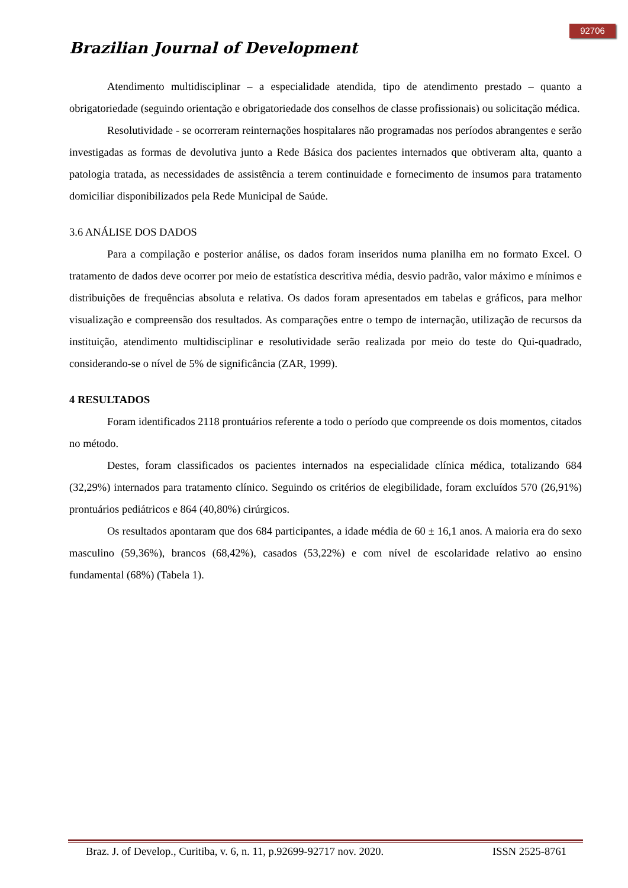92706
Brazilian Journal of Development
Atendimento multidisciplinar – a especialidade atendida, tipo de atendimento prestado – quanto a obrigatoriedade (seguindo orientação e obrigatoriedade dos conselhos de classe profissionais) ou solicitação médica.
Resolutividade - se ocorreram reinternações hospitalares não programadas nos períodos abrangentes e serão investigadas as formas de devolutiva junto a Rede Básica dos pacientes internados que obtiveram alta, quanto a patologia tratada, as necessidades de assistência a terem continuidade e fornecimento de insumos para tratamento domiciliar disponibilizados pela Rede Municipal de Saúde.
3.6 ANÁLISE DOS DADOS
Para a compilação e posterior análise, os dados foram inseridos numa planilha em no formato Excel. O tratamento de dados deve ocorrer por meio de estatística descritiva média, desvio padrão, valor máximo e mínimos e distribuições de frequências absoluta e relativa. Os dados foram apresentados em tabelas e gráficos, para melhor visualização e compreensão dos resultados. As comparações entre o tempo de internação, utilização de recursos da instituição, atendimento multidisciplinar e resolutividade serão realizada por meio do teste do Qui-quadrado, considerando-se o nível de 5% de significância (ZAR, 1999).
4 RESULTADOS
Foram identificados 2118 prontuários referente a todo o período que compreende os dois momentos, citados no método.
Destes, foram classificados os pacientes internados na especialidade clínica médica, totalizando 684 (32,29%) internados para tratamento clínico. Seguindo os critérios de elegibilidade, foram excluídos 570 (26,91%) prontuários pediátricos e 864 (40,80%) cirúrgicos.
Os resultados apontaram que dos 684 participantes, a idade média de 60 ± 16,1 anos. A maioria era do sexo masculino (59,36%), brancos (68,42%), casados (53,22%) e com nível de escolaridade relativo ao ensino fundamental (68%) (Tabela 1).
Braz. J. of Develop., Curitiba, v. 6, n. 11, p.92699-92717 nov. 2020. ISSN 2525-8761